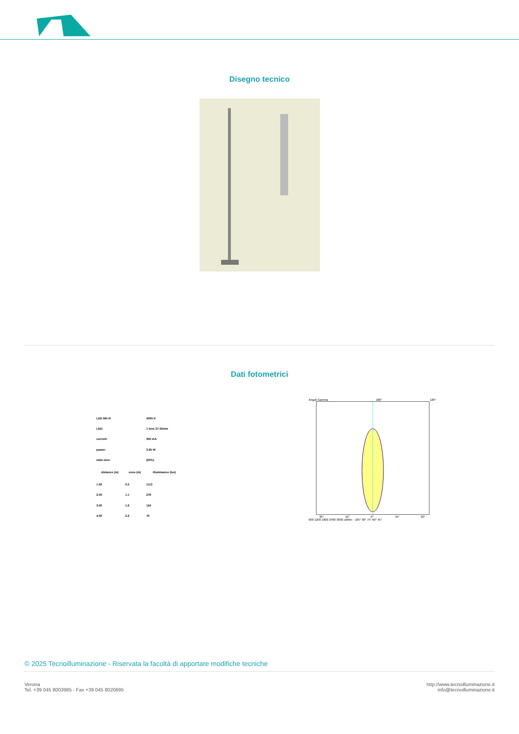Disegno tecnico
Dati fotometrici
| LED MK-R | | 4000 K |
| LED: | | 1 lens 27-35mm |
| current: | | 350 mA |
| power: | | 3.95 W |
| wide lens: | | (50%) |
| distance (m) | cone (m) | illuminance (lux) |
| 1.00 | 0.5 | 1113 |
| 2.00 | 1.1 | 278 |
| 3.00 | 1.6 | 124 |
| 4.00 | 2.2 | 70 |
Angoli Gamma 180° 120°
30° 15° 0° 15° 30°
600 1200 1800 2400 3000 cd/klm · 105° 90° 75° 60° 45°
© 2025 Tecnoilluminazione - Riservata la facoltà di apportare modifiche tecniche
Verona
Tel. +39 045 8003985 - Fax +39 045 8020695
http://www.tecnoilluminazione.it
info@tecnoilluminazione.it